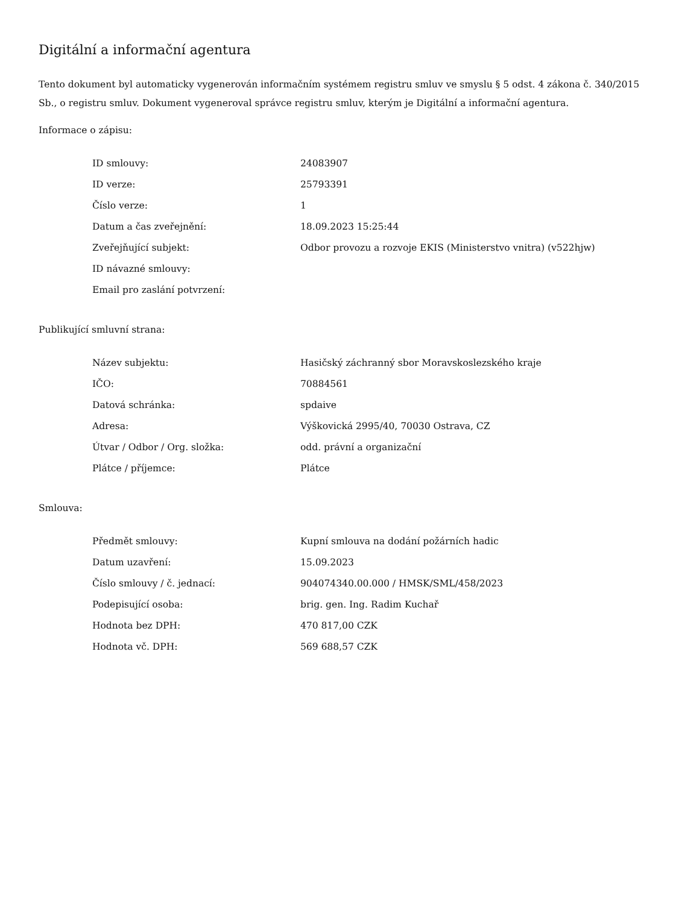Digitální a informační agentura
Tento dokument byl automaticky vygenerován informačním systémem registru smluv ve smyslu § 5 odst. 4 zákona č. 340/2015 Sb., o registru smluv. Dokument vygeneroval správce registru smluv, kterým je Digitální a informační agentura.
Informace o zápisu:
| ID smlouvy: | 24083907 |
| ID verze: | 25793391 |
| Číslo verze: | 1 |
| Datum a čas zveřejnění: | 18.09.2023 15:25:44 |
| Zveřejňující subjekt: | Odbor provozu a rozvoje EKIS (Ministerstvo vnitra) (v522hjw) |
| ID návazné smlouvy: | |
| Email pro zaslání potvrzení: | |
Publikující smluvní strana:
| Název subjektu: | Hasičský záchranný sbor Moravskoslezského kraje |
| IČO: | 70884561 |
| Datová schránka: | spdaive |
| Adresa: | Výškovická 2995/40, 70030 Ostrava, CZ |
| Útvar / Odbor / Org. složka: | odd. právní a organizační |
| Plátce / příjemce: | Plátce |
Smlouva:
| Předmět smlouvy: | Kupní smlouva na dodání požárních hadic |
| Datum uzavření: | 15.09.2023 |
| Číslo smlouvy / č. jednací: | 904074340.00.000 / HMSK/SML/458/2023 |
| Podepisující osoba: | brig. gen. Ing. Radim Kuchař |
| Hodnota bez DPH: | 470 817,00 CZK |
| Hodnota vč. DPH: | 569 688,57 CZK |